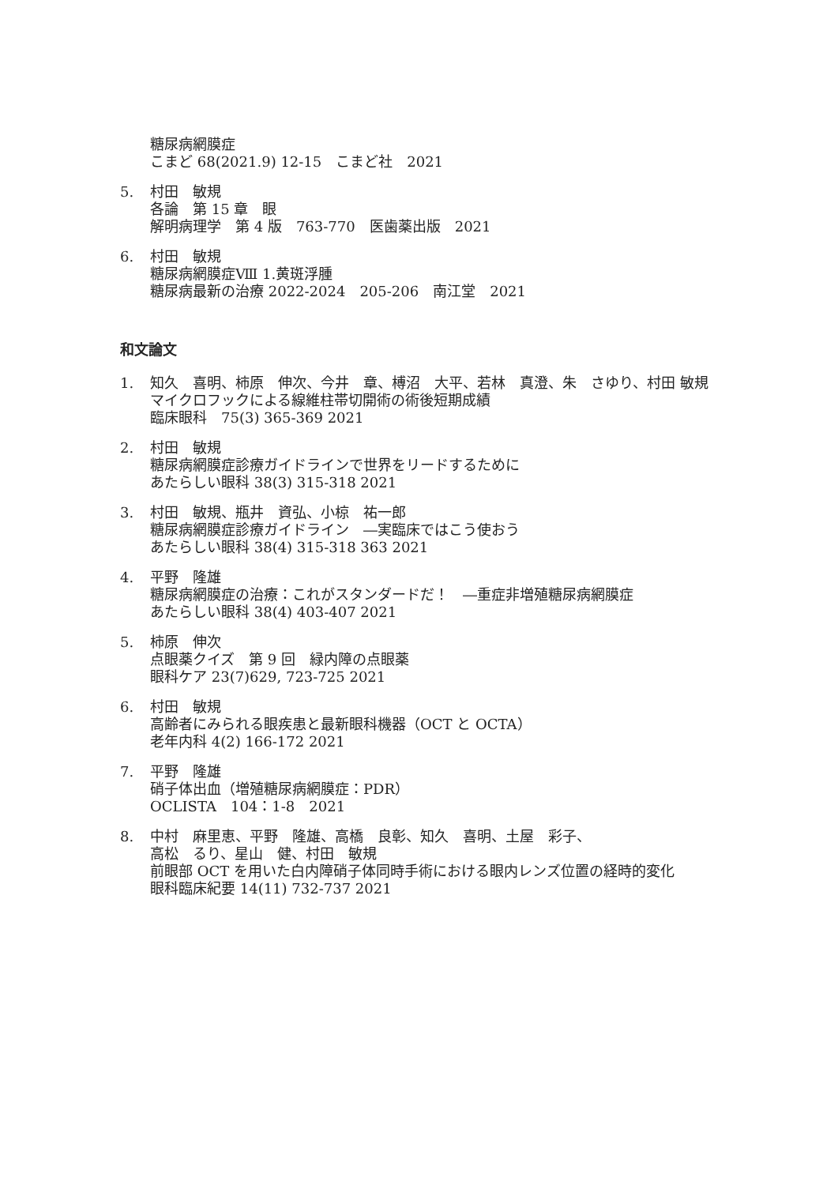糖尿病網膜症
こまど 68(2021.9) 12-15　こまど社　2021
5. 村田　敏規
各論　第 15 章　眼
解明病理学　第 4 版　763-770　医歯薬出版　2021
6. 村田　敏規
糖尿病網膜症Ⅷ 1.黄斑浮腫
糖尿病最新の治療 2022-2024　205-206　南江堂　2021
和文論文
1. 知久　喜明、柿原　伸次、今井　章、榑沼　大平、若林　真澄、朱　さゆり、村田 敏規
マイクロフックによる線維柱帯切開術の術後短期成績
臨床眼科　75(3) 365-369 2021
2. 村田　敏規
糖尿病網膜症診療ガイドラインで世界をリードするために
あたらしい眼科 38(3) 315-318 2021
3. 村田　敏規、瓶井　資弘、小椋　祐一郎
糖尿病網膜症診療ガイドライン　―実臨床ではこう使おう
あたらしい眼科 38(4) 315-318 363 2021
4. 平野　隆雄
糖尿病網膜症の治療：これがスタンダードだ！　―重症非増殖糖尿病網膜症
あたらしい眼科 38(4) 403-407 2021
5. 柿原　伸次
点眼薬クイズ　第 9 回　緑内障の点眼薬
眼科ケア 23(7)629, 723-725 2021
6. 村田　敏規
高齢者にみられる眼疾患と最新眼科機器（OCT と OCTA）
老年内科 4(2) 166-172 2021
7. 平野　隆雄
硝子体出血（増殖糖尿病網膜症：PDR）
OCLISTA　104：1-8　2021
8. 中村　麻里恵、平野　隆雄、高橋　良彰、知久　喜明、土屋　彩子、
高松　るり、星山　健、村田　敏規
前眼部 OCT を用いた白内障硝子体同時手術における眼内レンズ位置の経時的変化
眼科臨床紀要 14(11) 732-737 2021